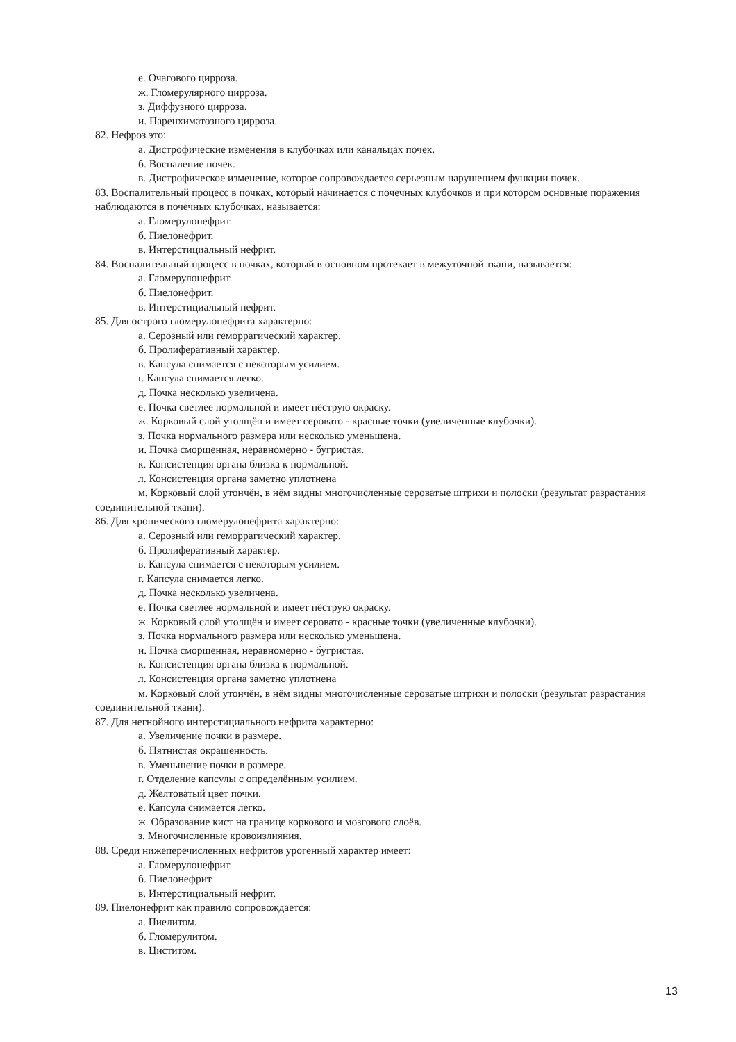е. Очагового цирроза.
ж. Гломерулярного цирроза.
з. Диффузного цирроза.
и. Паренхиматозного цирроза.
82. Нефроз это:
а. Дистрофические изменения в клубочках или канальцах почек.
б. Воспаление почек.
в. Дистрофическое изменение, которое сопровождается серьезным нарушением функции почек.
83. Воспалительный процесс в почках, который начинается с почечных клубочков и при котором основные поражения наблюдаются в почечных клубочках, называется:
а. Гломерулонефрит.
б. Пиелонефрит.
в. Интерстициальный нефрит.
84. Воспалительный процесс в почках, который в основном протекает в межуточной ткани, называется:
а. Гломерулонефрит.
б. Пиелонефрит.
в. Интерстициальный нефрит.
85. Для острого гломерулонефрита характерно:
а. Серозный или геморрагический характер.
б. Пролиферативный характер.
в. Капсула снимается с некоторым усилием.
г. Капсула снимается легко.
д. Почка несколько увеличена.
е. Почка светлее нормальной и имеет пёструю окраску.
ж. Корковый слой утолщён и имеет серовато - красные точки (увеличенные клубочки).
з. Почка нормального размера или несколько уменьшена.
и. Почка сморщенная, неравномерно - бугристая.
к. Консистенция органа близка к нормальной.
л. Консистенция органа заметно уплотнена
м. Корковый слой утончён, в нём видны многочисленные сероватые штрихи и полоски (результат разрастания соединительной ткани).
86. Для хронического гломерулонефрита характерно:
а. Серозный или геморрагический характер.
б. Пролиферативный характер.
в. Капсула снимается с некоторым усилием.
г. Капсула снимается легко.
д. Почка несколько увеличена.
е. Почка светлее нормальной и имеет пёструю окраску.
ж. Корковый слой утолщён и имеет серовато - красные точки (увеличенные клубочки).
з. Почка нормального размера или несколько уменьшена.
и. Почка сморщенная, неравномерно - бугристая.
к. Консистенция органа близка к нормальной.
л. Консистенция органа заметно уплотнена
м. Корковый слой утончён, в нём видны многочисленные сероватые штрихи и полоски (результат разрастания соединительной ткани).
87. Для негнойного интерстициального нефрита характерно:
а. Увеличение почки в размере.
б. Пятнистая окрашенность.
в. Уменьшение почки в размере.
г. Отделение капсулы с определённым усилием.
д. Желтоватый цвет почки.
е. Капсула снимается легко.
ж. Образование кист на границе коркового и мозгового слоёв.
з. Многочисленные кровоизлияния.
88. Среди нижеперечисленных нефритов урогенный характер имеет:
а. Гломерулонефрит.
б. Пиелонефрит.
в. Интерстициальный нефрит.
89. Пиелонефрит как правило сопровождается:
а. Пиелитом.
б. Гломерулитом.
в. Циститом.
13